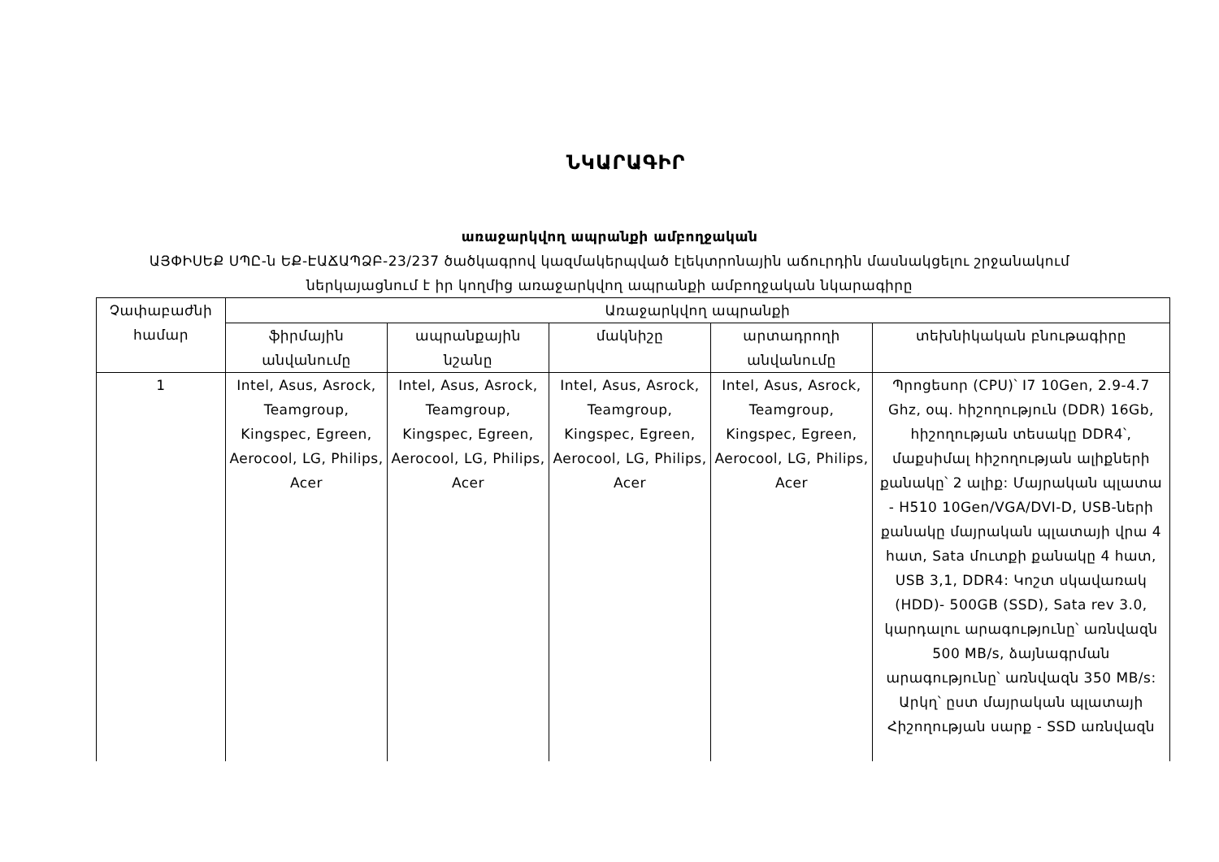ՆԿԱՐԱԳԻՐ
առաջարկվող ապրանքի ամբողջական
ԱՅՓԻՍԵՔ ՍՊԸ-ն ԵՔ-ԷԱՃԱՊՁԲ-23/237 ծածկագրով կազմակերպված էլեկտրոնային աճուրդին մասնակցելու շրջանակում
ներկայացնում է իր կողմից առաջարկվող ապրանքի ամբողջական նկարագիրը
| Չափաբաժնի համար | Առաջարկվող ապրանքի | | | | |
| --- | --- | --- | --- | --- | --- |
| | ֆիրմային անվանումը | ապրանքային նշանը | մակնիշը | արտադրողի անվանումը | տեխնիկական բնութագիրը |
| 1 | Intel, Asus, Asrock, Teamgroup, Kingspec, Egreen, Aerocool, LG, Philips, Acer | Intel, Asus, Asrock, Teamgroup, Kingspec, Egreen, Aerocool, LG, Philips, Acer | Intel, Asus, Asrock, Teamgroup, Kingspec, Egreen, Aerocool, LG, Philips, Acer | Intel, Asus, Asrock, Teamgroup, Kingspec, Egreen, Aerocool, LG, Philips, Acer | Պրոցեսոր (CPU)՝ I7 10Gen, 2.9-4.7 Ghz, օպ. հիշողություն (DDR) 16Gb, հիշողության տեսակը DDR4՝, մաքսիմալ հիշողության ալիքների քանակը՝ 2 ալիք: Մայրական պլատա - H510 10Gen/VGA/DVI-D, USB-ների քանակը մայրական պլատայի վրա 4 հատ, Sata մուտքի քանակը 4 հատ, USB 3,1, DDR4: Կոշտ սկավառակ (HDD)- 500GB (SSD), Sata rev 3.0, կարդալու արագությունը՝ առնվազն 500 MB/s, ձայնագրման արագությունը՝ առնվազն 350 MB/s: Արկղ՝ ըստ մայրական պլատայի Հիշողության սարք - SSD առնվազն |